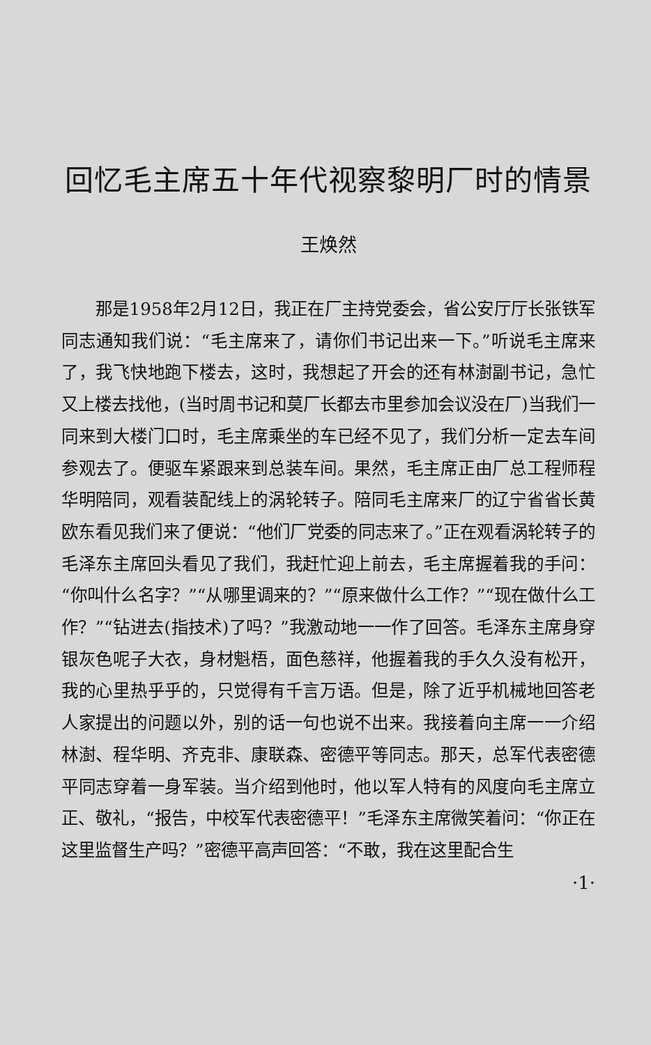回忆毛主席五十年代视察黎明厂时的情景
王焕然
那是1958年2月12日，我正在厂主持党委会，省公安厅厅长张铁军同志通知我们说：“毛主席来了，请你们书记出来一下。”听说毛主席来了，我飞快地跑下楼去，这时，我想起了开会的还有林澍副书记，急忙又上楼去找他，(当时周书记和莫厂长都去市里参加会议没在厂)当我们一同来到大楼门口时，毛主席乘坐的车已经不见了，我们分析一定去车间参观去了。便驱车紧跟来到总装车间。果然，毛主席正由厂总工程师程华明陪同，观看装配线上的涡轮转子。陪同毛主席来厂的辽宁省省长黄欧东看见我们来了便说：“他们厂党委的同志来了。”正在观看涡轮转子的毛泽东主席回头看见了我们，我赶忙迎上前去，毛主席握着我的手问：“你叫什么名字？”“从哪里调来的？”“原来做什么工作？”“现在做什么工作？”“钻进去(指技术)了吗？”我激动地一一作了回答。毛泽东主席身穿银灰色呢子大衣，身材魁梧，面色慈祥，他握着我的手久久没有松开，我的心里热乎乎的，只觉得有千言万语。但是，除了近乎机械地回答老人家提出的问题以外，别的话一句也说不出来。我接着向主席一一介绍林澍、程华明、齐克非、康联森、密德平等同志。那天，总军代表密德平同志穿着一身军装。当介绍到他时，他以军人特有的风度向毛主席立正、敬礼，“报告，中校军代表密德平！”毛泽东主席微笑着问：“你正在这里监督生产吗？”密德平高声回答：“不敢，我在这里配合生
·1·